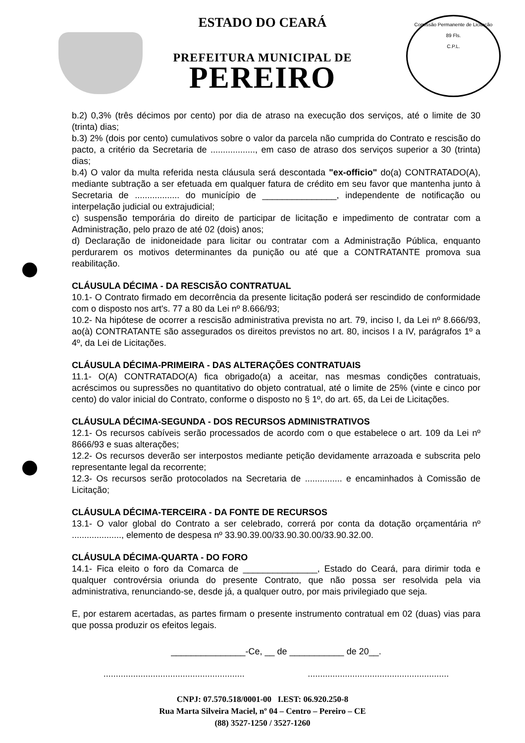Comissão Permanente de Licitação
89 Fls.
C.P.L.
ESTADO DO CEARÁ
PREFEITURA MUNICIPAL DE
PEREIRO
b.2) 0,3% (três décimos por cento) por dia de atraso na execução dos serviços, até o limite de 30 (trinta) dias;
b.3) 2% (dois por cento) cumulativos sobre o valor da parcela não cumprida do Contrato e rescisão do pacto, a critério da Secretaria de .................., em caso de atraso dos serviços superior a 30 (trinta) dias;
b.4) O valor da multa referida nesta cláusula será descontada "ex-officio" do(a) CONTRATADO(A), mediante subtração a ser efetuada em qualquer fatura de crédito em seu favor que mantenha junto à Secretaria de .................. do município de _______________, independente de notificação ou interpelação judicial ou extrajudicial;
c) suspensão temporária do direito de participar de licitação e impedimento de contratar com a Administração, pelo prazo de até 02 (dois) anos;
d) Declaração de inidoneidade para licitar ou contratar com a Administração Pública, enquanto perdurarem os motivos determinantes da punição ou até que a CONTRATANTE promova sua reabilitação.
CLÁUSULA DÉCIMA - DA RESCISÃO CONTRATUAL
10.1- O Contrato firmado em decorrência da presente licitação poderá ser rescindido de conformidade com o disposto nos art's. 77 a 80 da Lei nº 8.666/93;
10.2- Na hipótese de ocorrer a rescisão administrativa prevista no art. 79, inciso I, da Lei nº 8.666/93, ao(à) CONTRATANTE são assegurados os direitos previstos no art. 80, incisos I a IV, parágrafos 1º a 4º, da Lei de Licitações.
CLÁUSULA DÉCIMA-PRIMEIRA - DAS ALTERAÇÕES CONTRATUAIS
11.1- O(A) CONTRATADO(A) fica obrigado(a) a aceitar, nas mesmas condições contratuais, acréscimos ou supressões no quantitativo do objeto contratual, até o limite de 25% (vinte e cinco por cento) do valor inicial do Contrato, conforme o disposto no § 1º, do art. 65, da Lei de Licitações.
CLÁUSULA DÉCIMA-SEGUNDA - DOS RECURSOS ADMINISTRATIVOS
12.1- Os recursos cabíveis serão processados de acordo com o que estabelece o art. 109 da Lei nº 8666/93 e suas alterações;
12.2- Os recursos deverão ser interpostos mediante petição devidamente arrazoada e subscrita pelo representante legal da recorrente;
12.3- Os recursos serão protocolados na Secretaria de ............... e encaminhados à Comissão de Licitação;
CLÁUSULA DÉCIMA-TERCEIRA - DA FONTE DE RECURSOS
13.1- O valor global do Contrato a ser celebrado, correrá por conta da dotação orçamentária nº ...................., elemento de despesa nº 33.90.39.00/33.90.30.00/33.90.32.00.
CLÁUSULA DÉCIMA-QUARTA - DO FORO
14.1- Fica eleito o foro da Comarca de _______________, Estado do Ceará, para dirimir toda e qualquer controvérsia oriunda do presente Contrato, que não possa ser resolvida pela via administrativa, renunciando-se, desde já, a qualquer outro, por mais privilegiado que seja.
E, por estarem acertadas, as partes firmam o presente instrumento contratual em 02 (duas) vias para que possa produzir os efeitos legais.
_______________-Ce, __ de ___________ de 20__.
......................................................... .........................................................
CNPJ: 07.570.518/0001-00 I.EST: 06.920.250-8
Rua Marta Silveira Maciel, nº 04 – Centro – Pereiro – CE
(88) 3527-1250 / 3527-1260